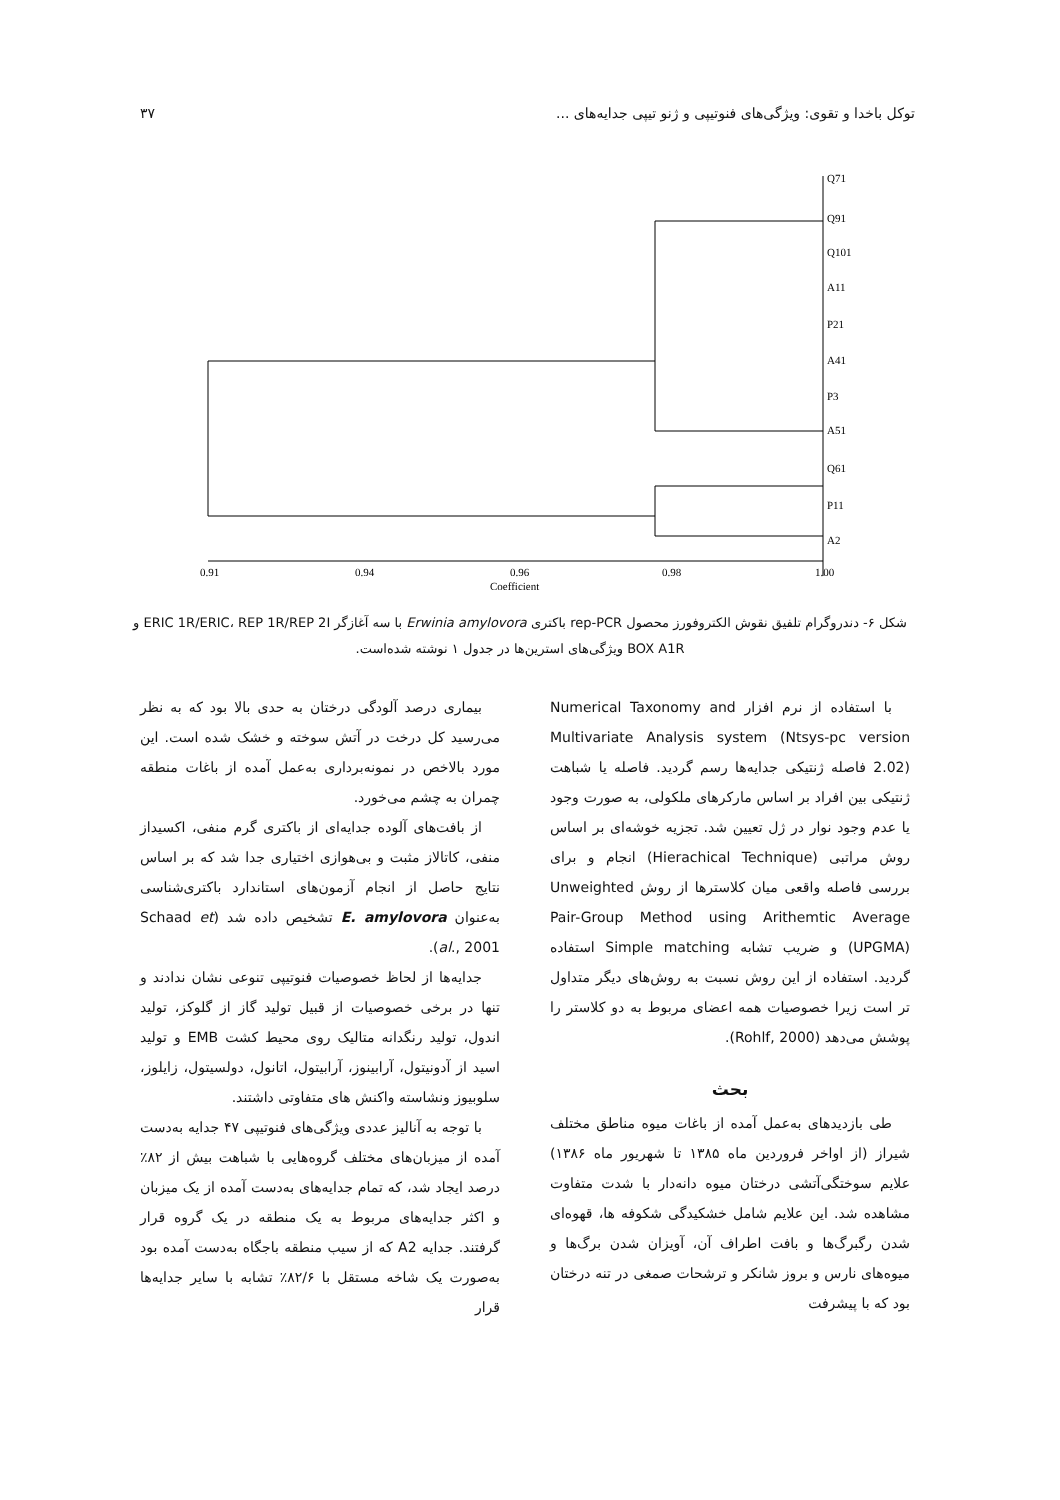توکل باخدا و تقوی: ویژگی‌های فنوتیپی و ژنو تیپی جدایه‌های ... ۳۷
Q71
Q91
Q101
A11
P21
A41
P3
A51
Q61
P11
A2
0.91
0.94
0.96
0.98
1.00
Coefficient
شکل ۶- دندروگرام تلفیق نقوش الکتروفورز محصول rep-PCR باکتری Erwinia amylovora با سه آغازگر ERIC 1R/ERIC، REP 1R/REP 2I و BOX A1R ویژگی‌های استرین‌ها در جدول ۱ نوشته شده‌است.
با استفاده از نرم افزار Numerical Taxonomy and Multivariate Analysis system (Ntsys-pc version 2.02) فاصله ژنتیکی جدایه‌ها رسم گردید. فاصله یا شباهت ژنتیکی بین افراد بر اساس مارکرهای ملکولی، به صورت وجود یا عدم وجود نوار در ژل تعیین شد. تجزیه خوشه‌ای بر اساس روش مراتبی (Hierachical Technique) انجام و برای بررسی فاصله واقعی میان کلاسترها از روش Unweighted Pair-Group Method using Arithemtic Average (UPGMA) و ضریب تشابه Simple matching استفاده گردید. استفاده از این روش نسبت به روش‌های دیگر متداول تر است زیرا خصوصیات همه اعضای مربوط به دو کلاستر را پوشش می‌دهد (Rohlf, 2000).
بحث
طی بازدیدهای به‌عمل آمده از باغات میوه مناطق مختلف شیراز (از اواخر فروردین ماه ۱۳۸۵ تا شهریور ماه ۱۳۸۶) علایم سوختگی‌آتشی درختان میوه دانه‌دار با شدت متفاوت مشاهده شد. این علایم شامل خشکیدگی شکوفه ها، قهوه‌ای شدن رگبرگ‌ها و بافت اطراف آن، آویزان شدن برگ‌ها و میوه‌های نارس و بروز شانکر و ترشحات صمغی در تنه درختان بود که با پیشرفت
بیماری درصد آلودگی درختان به حدی بالا بود که به نظر می‌رسید کل درخت در آتش سوخته و خشک شده است. این مورد بالاخص در نمونه‌برداری به‌عمل آمده از باغات منطقه چمران به چشم می‌خورد.
از بافت‌های آلوده جدایه‌ای از باکتری گرم منفی، اکسیداز منفی، کاتالاز مثبت و بی‌هوازی اختیاری جدا شد که بر اساس نتایج حاصل از انجام آزمون‌های استاندارد باکتری‌شناسی به‌عنوان E. amylovora تشخیص داده شد (Schaad et al., 2001).
جدایه‌ها از لحاظ خصوصیات فنوتیپی تنوعی نشان ندادند و تنها در برخی خصوصیات از قبیل تولید گاز از گلوکز، تولید اندول، تولید رنگدانه متالیک روی محیط کشت EMB و تولید اسید از آدونیتول، آرابینوز، آرابیتول، اتانول، دولسیتول، زایلوز، سلوبیوز ونشاسته واکنش های متفاوتی داشتند.
با توجه به آنالیز عددی ویژگی‌های فنوتیپی ۴۷ جدایه به‌دست آمده از میزبان‌های مختلف گروه‌هایی با شباهت بیش از ۸۲٪ درصد ایجاد شد، که تمام جدایه‌های به‌دست آمده از یک میزبان و اکثر جدایه‌های مربوط به یک منطقه در یک گروه قرار گرفتند. جدایه A2 که از سیب منطقه باجگاه به‌دست آمده بود به‌صورت یک شاخه مستقل با ۸۲/۶٪ تشابه با سایر جدایه‌ها قرار